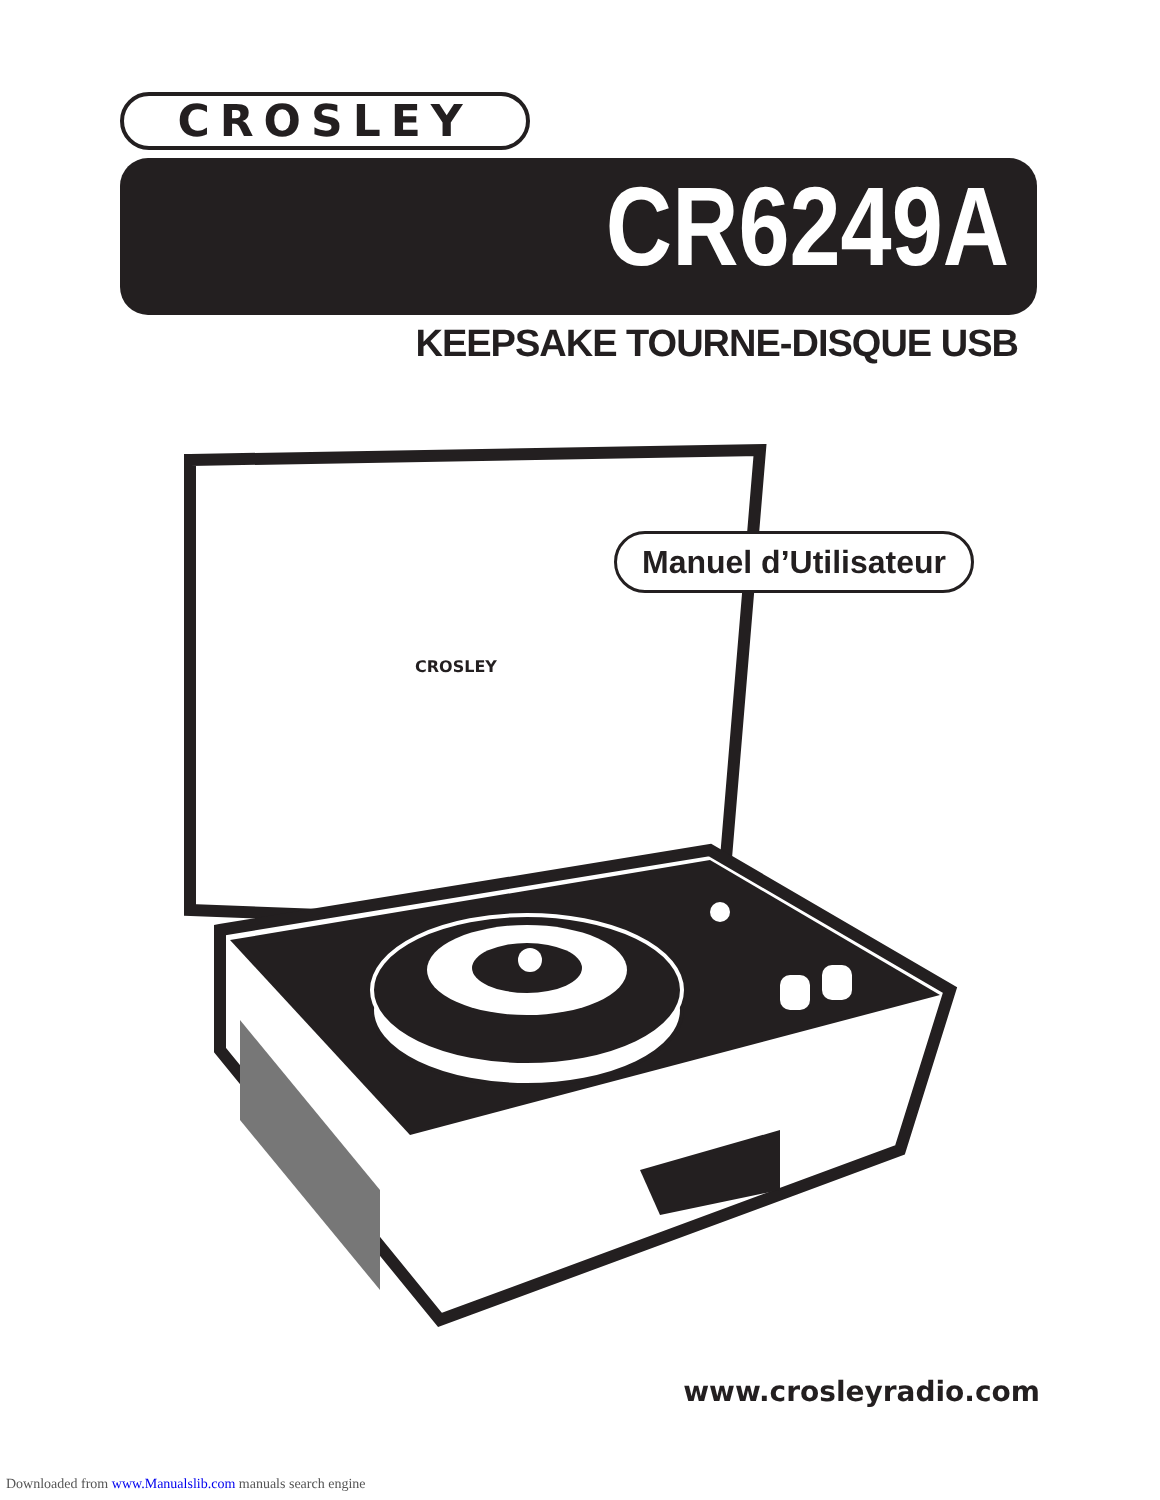CROSLEY
CR6249A
KEEPSAKE TOURNE-DISQUE USB
CROSLEY
Manuel d’Utilisateur
www.crosleyradio.com
Downloaded from www.Manualslib.com manuals search engine